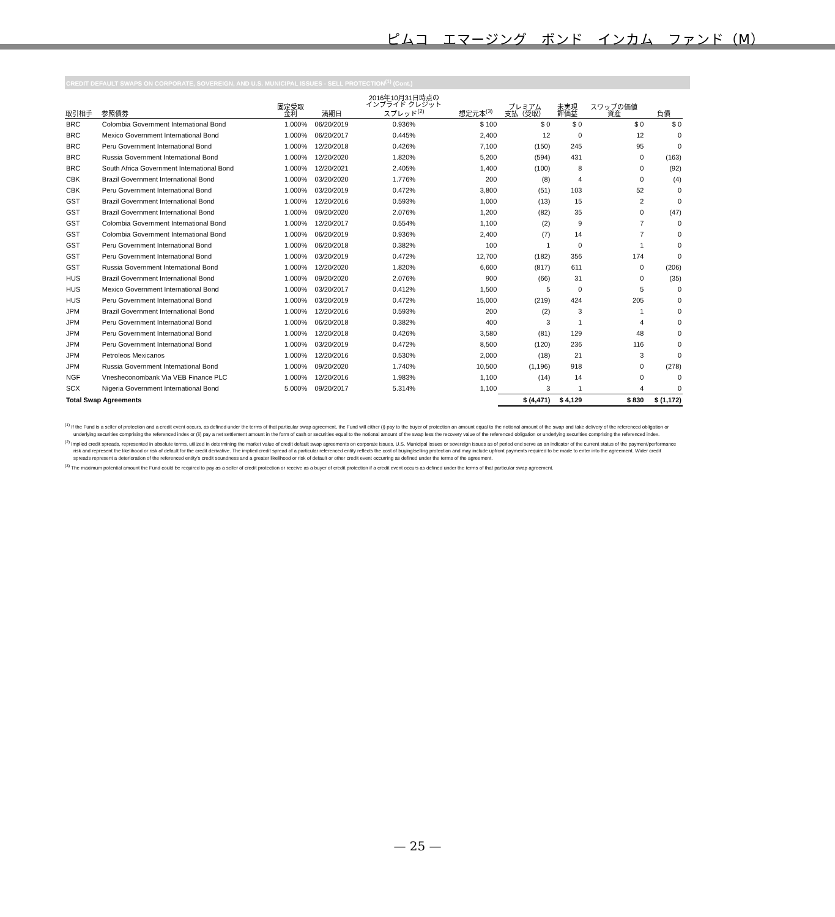ピムコ　エマージング　ボンド　インカム　ファンド（M）
CREDIT DEFAULT SWAPS ON CORPORATE, SOVEREIGN, AND U.S. MUNICIPAL ISSUES - SELL PROTECTION<sup>(1)</sup> (Cont.)
| 取引相手 | 参照債券 | 固定受取 金利 | 満期日 | 2016年10月31日時点の インプライド クレジット スプレッド<sup>(2)</sup> | 想定元本<sup>(3)</sup> | プレミアム 支払（受取） | 未実現 評価益 | スワップの価値 資産 | 負債 |
| --- | --- | --- | --- | --- | --- | --- | --- | --- | --- |
| BRC | Colombia Government International Bond | 1.000% | 06/20/2019 | 0.936% | $ 100 | $ 0 | $ 0 | $ 0 | $ 0 |
| BRC | Mexico Government International Bond | 1.000% | 06/20/2017 | 0.445% | 2,400 | 12 | 0 | 12 | 0 |
| BRC | Peru Government International Bond | 1.000% | 12/20/2018 | 0.426% | 7,100 | (150) | 245 | 95 | 0 |
| BRC | Russia Government International Bond | 1.000% | 12/20/2020 | 1.820% | 5,200 | (594) | 431 | 0 | (163) |
| BRC | South Africa Government International Bond | 1.000% | 12/20/2021 | 2.405% | 1,400 | (100) | 8 | 0 | (92) |
| CBK | Brazil Government International Bond | 1.000% | 03/20/2020 | 1.776% | 200 | (8) | 4 | 0 | (4) |
| CBK | Peru Government International Bond | 1.000% | 03/20/2019 | 0.472% | 3,800 | (51) | 103 | 52 | 0 |
| GST | Brazil Government International Bond | 1.000% | 12/20/2016 | 0.593% | 1,000 | (13) | 15 | 2 | 0 |
| GST | Brazil Government International Bond | 1.000% | 09/20/2020 | 2.076% | 1,200 | (82) | 35 | 0 | (47) |
| GST | Colombia Government International Bond | 1.000% | 12/20/2017 | 0.554% | 1,100 | (2) | 9 | 7 | 0 |
| GST | Colombia Government International Bond | 1.000% | 06/20/2019 | 0.936% | 2,400 | (7) | 14 | 7 | 0 |
| GST | Peru Government International Bond | 1.000% | 06/20/2018 | 0.382% | 100 | 1 | 0 | 1 | 0 |
| GST | Peru Government International Bond | 1.000% | 03/20/2019 | 0.472% | 12,700 | (182) | 356 | 174 | 0 |
| GST | Russia Government International Bond | 1.000% | 12/20/2020 | 1.820% | 6,600 | (817) | 611 | 0 | (206) |
| HUS | Brazil Government International Bond | 1.000% | 09/20/2020 | 2.076% | 900 | (66) | 31 | 0 | (35) |
| HUS | Mexico Government International Bond | 1.000% | 03/20/2017 | 0.412% | 1,500 | 5 | 0 | 5 | 0 |
| HUS | Peru Government International Bond | 1.000% | 03/20/2019 | 0.472% | 15,000 | (219) | 424 | 205 | 0 |
| JPM | Brazil Government International Bond | 1.000% | 12/20/2016 | 0.593% | 200 | (2) | 3 | 1 | 0 |
| JPM | Peru Government International Bond | 1.000% | 06/20/2018 | 0.382% | 400 | 3 | 1 | 4 | 0 |
| JPM | Peru Government International Bond | 1.000% | 12/20/2018 | 0.426% | 3,580 | (81) | 129 | 48 | 0 |
| JPM | Peru Government International Bond | 1.000% | 03/20/2019 | 0.472% | 8,500 | (120) | 236 | 116 | 0 |
| JPM | Petroleos Mexicanos | 1.000% | 12/20/2016 | 0.530% | 2,000 | (18) | 21 | 3 | 0 |
| JPM | Russia Government International Bond | 1.000% | 09/20/2020 | 1.740% | 10,500 | (1,196) | 918 | 0 | (278) |
| NGF | Vnesheconombank Via VEB Finance PLC | 1.000% | 12/20/2016 | 1.983% | 1,100 | (14) | 14 | 0 | 0 |
| SCX | Nigeria Government International Bond | 5.000% | 09/20/2017 | 5.314% | 1,100 | 3 | 1 | 4 | 0 |
| Total Swap Agreements | | | | | | $ (4,471) | $ 4,129 | $ 830 | $ (1,172) |
<sup>(1)</sup> If the Fund is a seller of protection and a credit event occurs, as defined under the terms of that particular swap agreement, the Fund will either (i) pay to the buyer of protection an amount equal to the notional amount of the swap and take delivery of the referenced obligation or underlying securities comprising the referenced index or (ii) pay a net settlement amount in the form of cash or securities equal to the notional amount of the swap less the recovery value of the referenced obligation or underlying securities comprising the referenced index.
<sup>(2)</sup> Implied credit spreads, represented in absolute terms, utilized in determining the market value of credit default swap agreements on corporate issues, U.S. Municipal issues or sovereign issues as of period end serve as an indicator of the current status of the payment/performance risk and represent the likelihood or risk of default for the credit derivative. The implied credit spread of a particular referenced entity reflects the cost of buying/selling protection and may include upfront payments required to be made to enter into the agreement. Wider credit spreads represent a deterioration of the referenced entity's credit soundness and a greater likelihood or risk of default or other credit event occurring as defined under the terms of the agreement.
<sup>(3)</sup> The maximum potential amount the Fund could be required to pay as a seller of credit protection or receive as a buyer of credit protection if a credit event occurs as defined under the terms of that particular swap agreement.
— 25 —